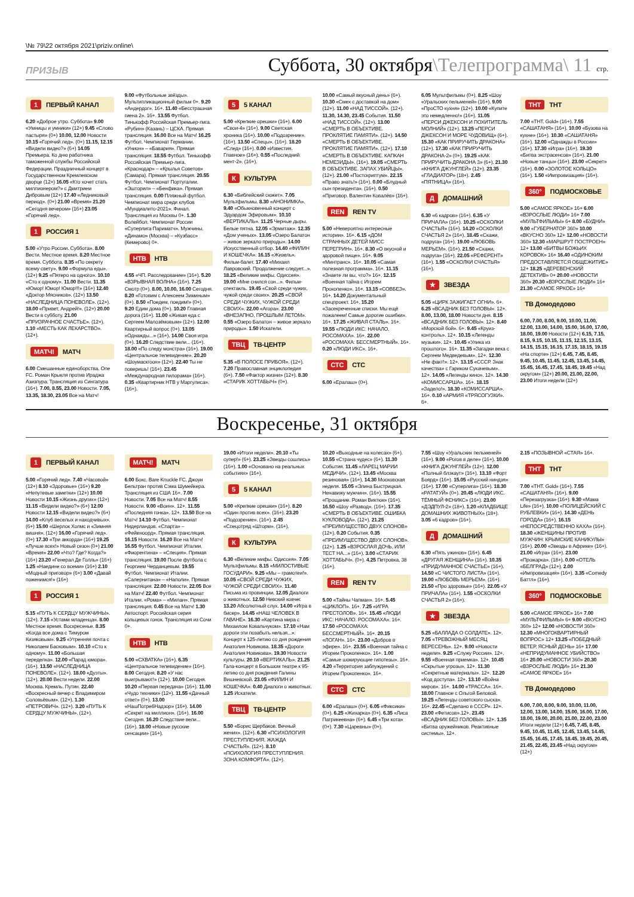\№ 79\22 октября 2021\priziv.online\
ПРИЗЫВ
Суббота, 30 октября\Телепрограмма\ 11 стр.
1 ПЕРВЫЙ КАНАЛ
6.20 «Доброе утро. Суббота» 9.00 «Умницы и умники» (12+) 9.45 «Слово пастыря» (0+) 10.00, 12.00 Новости 10.15 «Горячий лед». (0+) 11.15, 12.15 «Видели видео?» (6+) 14.05 Премьера. Ко дню работника таможенной службы Российской Федерации. Праздничный концерт в Государственном Кремлевском дворце (12+) 16.05 «Кто хочет стать миллионером?» с Дмитрием Дибровым (12+) 17.40 «Ледниковый период». (0+) 21.00 «Время» 21.20 «Сегодня вечером» (16+) 23.05 «Горячий лед».
1 РОССИЯ 1
5.00 «Утро России. Суббота». 8.00 Вести. Местное время. 8.20 Местное время. Суббота. 8.35 «По секрету всему свету». 9.00 «Формула еды». (12+) 9.25 «Пятеро на одного». 10.10 «Сто к одному». 11.00 Вести. 11.35 «Юмор! Юмор! Юмор!!!» (16+) 12.40 «Доктор Мясников». (12+) 13.50 «НАСЛЕДНИЦА ПОНЕВОЛЕ». (12+). 18.00 «Привет, Андрей!». (12+) 20.00 Вести в субботу. 21.00 «ПРИЗРАЧНОЕ СЧАСТЬЕ». (12+). 1.10 «МЕСТЬ КАК ЛЕКАРСТВО». (12+).
МАТЧ! МАТЧ
6.00 Смешанные единоборства. One FC. Роман Крыкля против Ираджа Азизпура. Трансляция из Сингапура (16+). 7.00, 8.55, 23.00 Новости. 7.05, 13.35, 18.30, 23.05 Все на Матч!
9.00 «Футбольные звёзды». Мультипликационный фильм 0+. 9.20 «Андердог». 16+. 11.40 «Бесстрашная гиена 2». 16+. 13.55 Футбол. Тинькофф Российская Премьер-лига. «Рубин» (Казань) – ЦСКА. Прямая трансляция. 16.00 Все на Матч! 16.25 Футбол. Чемпионат Германии. «Унион» – «Бавария». Прямая трансляция. 18.55 Футбол. Тинькофф Российская Премьер-лига. «Краснодар» – «Крылья Советов» (Самара). Прямая трансляция. 20.55 Футбол. Чемпионат Португалии. «Эшторил» – «Бенфика». Прямая трансляция. 0.00 Пляжный футбол. Чемпионат мира среди клубов «Мундиалито-2021». Финал. Трансляция из Москвы 0+. 1.30 Волейбол. Чемпионат России «Суперлига Париматч». Мужчины. «Динамо» (Москва) – «Кузбасс» (Кемерово) 0+.
НТВ НТВ
4.55 «ЧП. Расследование» (16+). 5.20 «ВЗРЫВНАЯ ВОЛНА» (16+). 7.25 Смотр (0+). 8.00, 10.00, 16.00 Сегодня. 8.20 «Готовим с Алексеем Зиминым» (0+). 8.50 «Поедем, поедим!» (0+). 9.20 Едим дома (0+). 10.20 Главная дорога (16+). 11.00 «Живая еда с Сергеем Малозёмовым» (12+). 12.00 Квартирный вопрос (0+). 13.05 «Однажды...» (16+). 14.00 Своя игра (0+). 16.20 Следствие вели... (16+). 18.00 «По следу монстра» (16+). 19.00 «Центральное телевидение». 20.20 «Шоумаскгоон» (12+). 22.40 Ты не поверишь! (16+). 23.45 «Международная пилорама» (16+). 0.35 «Квартирник НТВ у Маргулиса». (16+).
5 5 КАНАЛ
5.00 «Крепкие орешки» (16+). 6.00 «Свои-4» (16+). 9.00 Светская хроника (16+). 10.00 «Подозрение». (16+). 13.50 «Спецы». (16+). 18.20 «След» (16+). 0.00 «Известия. Главное» (16+). 0.55 «Последний мент-2». (16+).
К КУЛЬТУРА
6.30 «Библейский сюжет». 7.05 Мультфильмы. 8.30 «АНОНИМКА». 9.40 «Обыкновенный концерт с Эдуардом Эфировым». 10.10 «ВЕРТИКАЛЬ». 11.25 Черные дыры. Белые пятна. 12.05 «Эрмитаж». 12.35 «Дом ученых». 13.05 «Озеро Балатон – живое зеркало природы». 14.00 Искусственный отбор. 14.40 «ФИЛИН И КОШЕЧКА». 16.15 «Жизель». Фильм-балет. 17.40 «Михаил Лавровский. Продолжение следует...». 18.25 «Великие мифы. Одиссея». 19.00 «Мне снился сон...». Фильм-спектакль. 19.45 «Свой среди чужих, чужой среди своих». 20.25 «СВОЙ СРЕДИ ЧУЖИХ, ЧУЖОЙ СРЕДИ СВОИХ». 22.00 «Агора». 23.00 «ВНЕЗАПНО, ПРОШЛЫМ ЛЕТОМ». 0.55 «Озеро Балатон – живое зеркало природы». 1.50 Искатели.
ТВЦ ТВ-ЦЕНТР
5.35 «В ПОЛОСЕ ПРИБОЯ». (12+). 7.20 Православная энциклопедия (6+). 7.50 «Фактор жизни» (12+). 8.30 «СТАРИК ХОТТАБЫЧ» (0+).
10.00 «Самый вкусный день» (6+). 10.30 «Смех с доставкой на дом» (12+). 11.00 «НАД ТИССОЙ». (12+). 11.30, 14.30, 23.45 События. 11.50 «НАД ТИССОЙ». (12+). 13.00 «СМЕРТЬ В ОБЪЕКТИВЕ. ПРОКЛЯТИЕ ПАМЯТИ». (12+). 14.50 «СМЕРТЬ В ОБЪЕКТИВЕ. ПРОКЛЯТИЕ ПАМЯТИ». (12+). 17.10 «СМЕРТЬ В ОБЪЕКТИВЕ. КАПКАН НЕМЕЗИДЫ». (16+). 19.05 «СМЕРТЬ В ОБЪЕКТИВЕ. ЗАПАХ УБИЙЦЫ». (12+). 21.00 «Постскриптум». 22.15 «Право знать!» (16+). 0.00 «Блудный сын президента». (16+). 0.50 «Приговор. Валентин Ковалёв» (16+).
REN REN TV
5.00 «Невероятно интересные истории». 16+. 6.15 «ДОМ СТРАННЫХ ДЕТЕЙ МИСС ПЕРЕГРИН». 16+. 8.30 «О вкусной и здоровой пище». 16+. 9.05 «Минтранс». 16+. 10.05 «Самая полезная программа». 16+. 11.15 «Знаете ли вы, что?» 16+. 12.15 «Военная тайна с Игорем Прокопенко». 16+. 13.15 «СОВБЕЗ». 16+. 14.20 Документальный спецпроект. 16+. 15.20 «Засекреченные списки. Мы ещё пожалеем! Самые дорогие ошибки». 16+. 17.25 «ЖИВАЯ СТАЛЬ». 16+. 19.55 «ЛЮДИ ИКС: НАЧАЛО. РОСОМАХА». 16+. 22.00 «РОСОМАХА: БЕССМЕРТНЫЙ». 16+. 0.20 «ЛЮДИ ИКС». 16+.
СТС СТС
6.00 «Ералаш» (0+).
6.05 Мультфильмы (0+). 8.25 «Шоу «Уральских пельменей» (16+). 9.00 «ПроСТО кухня» (12+). 10.00 «Купите это немедленно!» (16+). 11.05 «ПЕРСИ ДЖЕКСОН И ПОХИТИТЕЛЬ МОЛНИЙ» (12+). 13.25 «ПЕРСИ ДЖЕКСОН И МОРЕ ЧУДОВИЩ» (6+). 15.30 «КАК ПРИРУЧИТЬ ДРАКОНА» (12+). 17.30 «КАК ПРИРУЧИТЬ ДРАКОНА-2» (0+). 19.25 «КАК ПРИРУЧИТЬ ДРАКОНА 3» (6+). 21.30 «КНИГА ДЖУНГЛЕЙ» (12+). 23.35 «ГЛАДИАТОР» (18+). 2.45 «ПЯТНИЦА» (16+).
Д ДОМАШНИЙ
6.30 «6 кадров» (16+). 6.35 «У ПРИЧАЛА» (16+). 10.25 «ОСКОЛКИ СЧАСТЬЯ» (16+). 14.20 «ОСКОЛКИ СЧАСТЬЯ 2» (16+). 18.45 «Скажи, подруга» (16+). 19.00 «ЛЮБОВЬ МЕРЬЕМ». (16+). 21.50 «Скажи, подруга» (16+). 22.05 «РЕФЕРЕНТ» (16+). 1.55 «ОСКОЛКИ СЧАСТЬЯ» (16+).
★ ЗВЕЗДА
5.05 «ЦИРК ЗАЖИГАЕТ ОГНИ». 6+. 6.25 «ВСАДНИК БЕЗ ГОЛОВЫ». 12+. 8.00, 13.00, 18.00 Новости дня. 8.15 «ВСАДНИК БЕЗ ГОЛОВЫ». 12+. 8.40 «Морской бой». 6+. 9.45 «Круиз-контроль». 12+. 10.15 «Легенды музыки». 12+. 10.45 «Улика из прошлого». 16+. 11.35 «Загадки века с Сергеем Медведевым». 12+. 12.30 «Не факт!». 12+. 13.15 «СССР. Знак качества» с Гариком Сукачевым». 12+. 14.05 «Легенды кино». 12+. 14.30 «КОМИССАРША». 16+. 18.15 «Задело!». 18.30 «КОМИССАРША». 16+. 0.10 «АРМИЯ «ТРЯСОГУЗКИ». 6+.
ТНТ ТНТ
7.00 «ТНТ. Gold» (16+). 7.55 «САШАТАНЯ» (16+). 10.00 «Бузова на кухне» (16+). 10.30 «САШАТАНЯ» (16+). 12.00 «Однажды в России» (16+). 17.30 «Игра» (16+). 19.30 «Битва экстрасенсов» (16+). 21.00 «Новые танцы» (16+). 23.00 «Секрет» (16+). 0.00 «ЗОЛОТОЕ КОЛЬЦО» (16+). 1.50 «Импровизация» (16+).
360° ПОДМОСКОВЬЕ
5.00 «САМОЕ ЯРКОЕ» 16+ 6.00 «ВЗРОСЛЫЕ ЛЮДИ» 16+ 7.00 «МУЛЬТФИЛЬМЫ» 6+ 8.00 «БУДНИ» 9.00 «ГУБЕРНАТОР 360» 10.00 «ВКУСНО 360» 12+ 12.00 «НОВОСТИ 360» 12.30 «МАРШРУТ ПОСТРОЕН» 12+ 13.00 «БИТВЫ БОЖЬИХ КОРОВОК» 16+ 16.40 «ОДИНОКИМ ПРЕДОСТАВЛЯЕТСЯ ОБЩЕЖИТИЕ» 12+ 18.25 «ДЕРЕВЕНСКИЙ ДЕТЕКТИВ» 0+ 20.00 «НОВОСТИ 360» 20.30 «ВЗРОСЛЫЕ ЛЮДИ» 16+ 21.30 «САМОЕ ЯРКОЕ» 16+
ТВ Домодедово
6.00, 7.00, 8.00, 9.00, 10.00, 11.00, 12.00, 13.00, 14.00, 15.00, 16.00, 17.00, 18.00, 19.00 Новости (12+) 6.15, 7.15, 8.15, 9.15, 10.15, 11.15, 12.15, 13.15, 14.15, 15.15, 16.15, 17.15, 18.15, 19.15 «На спорте» (12+) 6.45, 7.45, 8.45, 9.45, 10.45, 11.45, 12.45, 13.45, 14.45, 15.45, 16.45, 17.45, 18.45, 19.45 «Над округом» (12+) 20.00, 21.00, 22.00, 23.00 Итоги недели (12+)
Воскресенье, 31 октября
1 ПЕРВЫЙ КАНАЛ
5.00 «Горячий лед». 7.40 «Часовой» (12+) 8.10 «Здоровье» (16+) 9.20 «Непутевые заметки» (12+) 10.00 Новости 10.15 «Жизнь других» (12+) 11.15 «Видели видео?» (6+) 12.00 Новости 12.15 «Видели видео?» (6+) 14.00 «Клуб веселых и находчивых». (6+) 15.00 «Шерлок Холмс и «Зимняя вишня». (12+) 16.00 «Горячий лед». (0+) 17.30 «Три аккорда» (16+) 19.25 «Лучше всех!» Новый сезон (0+) 21.00 «Время» 22.00 «Что? Где? Когда?» (16+) 23.20 «Генерал Де Голль» (16+) 1.25 «Наедине со всеми» (16+) 2.10 «Модный приговор» (6+) 3.00 «Давай поженимся!» (16+)
1 РОССИЯ 1
5.15 «ПУТЬ К СЕРДЦУ МУЖЧИНЫ». (12+). 7.15 «Устами младенца». 8.00 Местное время. Воскресенье. 8.35 «Когда все дома с Тимуром Кизяковым». 9.25 «Утренняя почта с Николаем Басковым». 10.10 «Сто к одному». 11.00 «Большая переделка». 12.00 «Парад юмора». (16+). 13.50 «НАСЛЕДНИЦА ПОНЕВОЛЕ». (12+). 18.00 «Дуэты». (12+). 20.00 Вести недели. 22.00 Москва. Кремль. Путин. 22.40 «Воскресный вечер с Владимиром Соловьёвым». (12+). 1.30 «ПЕТРОВИЧ». (12+). 3.20 «ПУТЬ К СЕРДЦУ МУЖЧИНЫ». (12+).
МАТЧ! МАТЧ
6.00 Бокс. Bare Knuckle FC. Джоуи Бельтран против Сэма Шумейкера. Трансляция из США 16+. 7.00 Новости. 7.05 Все на Матч! 8.55 Новости. 9.00 «Воин». 12+. 11.55 «Последняя гонка». 12+. 13.50 Все на Матч! 14.10 Футбол. Чемпионат Нидерландов. «Спарта» – «Фейеноорд». Прямая трансляция. 16.15 Новости. 16.20 Все на Матч! 16.55 Футбол. Чемпионат Италии. «Фиорентина» – «Специя». Прямая трансляция. 19.00 После футбола с Георгием Черданцевым. 19.55 Футбол. Чемпионат Италии. «Салернитана» – «Наполи». Прямая трансляция. 22.00 Новости. 22.05 Все на Матч! 22.40 Футбол. Чемпионат Италии. «Рома» – «Милан». Прямая трансляция. 0.45 Все на Матч! 1.30 Автоспорт. Российская серия кольцевых гонок. Трансляция из Сочи 0+.
НТВ НТВ
5.00 «СХВАТКА» (16+). 6.35 «Центральное телевидение» (16+). 8.00 Сегодня. 8.20 «У нас выигрывают!» (12+). 10.00 Сегодня. 10.20 «Первая передача» (16+). 11.00 «Чудо техники» (12+). 11.55 «Дачный ответ» (0+). 13.00 «НашПотребНадзор» (16+). 14.00 «Секрет на миллион». (16+). 16.00 Сегодня. 16.20 Следствие вели... (16+). 18.00 «Новые русские сенсации» (16+).
19.00 «Итоги недели». 20.10 «Ты супер!» (6+). 23.25 «Звезды сошлись» (16+). 1.00 «Основано на реальных событиях» (16+).
5 5 КАНАЛ
5.00 «Крепкие орешки» (16+). 8.20 «Один против всех». (16+). 23.20 «Подозрение». (16+). 2.45 «Спецотряд «Шторм». (16+).
К КУЛЬТУРА
6.30 «Великие мифы. Одиссея». 7.05 Мультфильмы. 8.15 «МИЛОСТИВЫЕ ГОСУДАРИ». 9.25 «Мы – грамотеи!». 10.05 «СВОЙ СРЕДИ ЧУЖИХ, ЧУЖОЙ СРЕДИ СВОИХ». 11.40 Письма из провинции. 12.05 Диалоги о животных. 12.50 Невский ковчег. 13.20 Абсолютный слух. 14.00 «Игра в бисер». 14.45 «НАШ ЧЕЛОВЕК В ГАВАНЕ». 16.30 «Картина мира с Михаилом Ковальчуком». 17.10 «Нам дороги эти позабыть нельзя...». Концерт к 125-летию со дня рождения Анатолия Новикова. 18.35 «Дороги Анатолия Новикова». 19.30 Новости культуры. 20.10 «ВЕРТИКАЛЬ». 21.25 Гала-концерт в Большом театре к 95-летию со дня рождения Галины Вишневской. 23.05 «ФИЛИН И КОШЕЧКА». 0.40 Диалоги о животных. 1.25 Искатели.
ТВЦ ТВ-ЦЕНТР
5.50 «Борис Щербаков. Вечный жених». (12+). 6.30 «ПСИХОЛОГИЯ ПРЕСТУПЛЕНИЯ. ЖАЖДА СЧАСТЬЯ». (12+). 8.10 «ПСИХОЛОГИЯ ПРЕСТУПЛЕНИЯ. ЗОНА КОМФОРТА». (12+).
10.20 «Выходные на колесах» (6+). 10.55 «Страна чудес» (6+). 11.30 События. 11.45 «ЛАРЕЦ МАРИИ МЕДИЧИ». (12+). 13.45 «Москва резиновая» (16+). 14.30 Московская неделя. 15.05 «Элина Быстрицкая. Ненавижу мужчин». (16+). 15.55 «Прощание. Роман Виктюк» (16+). 16.50 «Шоу «Развод». (16+). 17.35 «СМЕРТЬ В ОБЪЕКТИВЕ. ОШИБКА КУКЛОВОДА». (12+). 21.25 «ПРЕИМУЩЕСТВО ДВУХ СЛОНОВ» (12+). 0.20 События. 0.35 «ПРЕИМУЩЕСТВО ДВУХ СЛОНОВ». (12+). 1.25 «ВЗРОСЛАЯ ДОЧЬ, ИЛИ ТЕСТ НА...» (16+). 3.00 «СТАРИК ХОТТАБЫЧ». (0+). 4.25 Петровка, 38 (16+).
REN REN TV
5.00 «Тайны Чапман». 16+. 5.45 «ЦИКЛОП». 16+. 7.25 «ИГРА ПРЕСТОЛОВ». 16+. 15.45 «ЛЮДИ ИКС: НАЧАЛО. РОСОМАХА». 16+. 17.50 «РОСОМАХА: БЕССМЕРТНЫЙ». 16+. 20.15 «ЛОГАН». 16+. 23.00 «Добров в эфире». 16+. 23.55 «Военная тайна с Игорем Прокопенко». 16+. 1.00 «Самые шокирующие гипотезы». 16+. 4.20 «Территория заблуждений с Игорем Прокопенко». 16+.
СТС СТС
6.00 «Ералаш» (0+). 6.05 «Фиксики» (0+). 6.25 «Жихарка» (0+). 6.35 «Лиса Патрикеевна» (6+). 6.45 «Три кота» (0+). 7.30 «Царевны» (0+).
7.55 «Шоу «Уральских пельменей» (16+). 9.00 «Рогов в деле» (16+). 10.00 «КНИГА ДЖУНГЛЕЙ» (12+). 12.00 «Полный блэкаут» (16+). 13.10 «Форт Боярд» (16+). 15.05 «Русский ниндзя» (16+). 17.00 «Суперлига» (16+). 18.30 «РАТАТУЙ» (0+). 20.45 «ЛЮДИ ИКС. ТЁМНЫЙ ФЕНИКС» (16+). 23.00 «ДЭДПУЛ-2» (18+). 1.20 «КЛАДБИЩЕ ДОМАШНИХ ЖИВОТНЫХ» (18+). 3.05 «6 кадров» (16+).
Д ДОМАШНИЙ
6.30 «Пять ужинов» (16+). 6.45 «ДРУГАЯ ЖЕНЩИНА» (16+). 10.35 «ПРИДУМАННОЕ СЧАСТЬЕ» (16+). 14.50 «С ЧИСТОГО ЛИСТА» (16+). 19.00 «ЛЮБОВЬ МЕРЬЕМ». (16+). 21.50 «Про здоровье» (16+). 22.05 «У ПРИЧАЛА» (16+). 1.55 «ОСКОЛКИ СЧАСТЬЯ 2» (16+).
★ ЗВЕЗДА
5.25 «БАЛЛАДА О СОЛДАТЕ». 12+. 7.05 «ТРЕВОЖНЫЙ МЕСЯЦ ВЕРЕСЕНЬ». 12+. 9.00 «Новости недели». 9.25 «Служу России». 12+. 9.55 «Военная приемка». 12+. 10.45 «Скрытые угрозы». 12+. 11.30 «Секретные материалы». 12+. 12.20 «Код доступа». 12+. 13.10 «Война миров». 16+. 14.00 «ТРАССА». 16+. 18.00 Главное с Ольгой Беловой. 19.25 «Легенды советского сыска». 16+. 22.45 «Сделано в СССР». 12+. 23.00 «Фетисов».12+. 23.45 «ВСАДНИК БЕЗ ГОЛОВЫ». 12+. 1.35 «Битва оружейников. Реактивные системы». 12+.
2.15 «ПОЗЫВНОЙ «СТАЯ» 16+.
ТНТ ТНТ
7.00 «ТНТ. Gold» (16+). 7.55 «САШАТАНЯ» (16+). 9.00 «Перезагрузка» (16+). 9.30 «Мама Life» (16+). 10.00 «ПОЛИЦЕЙСКИЙ С РУБЛЕВКИ» (16+). 14.30 «ДЕНЬ ГОРОДА» (16+). 16.15 «НЕПОСРЕДСТВЕННО КАХА» (16+). 18.30 «ЖЕНЩИНЫ ПРОТИВ МУЖЧИН: КРЫМСКИЕ КАНИКУЛЫ» (16+). 20.00 «Звезды в Африке» (16+). 21.00 «Игра» (16+). 23.00 «Прожарка». (18+). 0.00 «ОТЕЛЬ «БЕЛГРАД» (12+). 2.00 «Импровизация» (16+). 3.35 «Comedy Баттл» (16+).
360° ПОДМОСКОВЬЕ
5.00 «САМОЕ ЯРКОЕ» 16+ 7.00 «МУЛЬТФИЛЬМЫ» 6+ 9.00 «ВКУСНО 360» 12+ 12.00 «НОВОСТИ 360» 12.30 «МНОГОКВАРТИРНЫЙ ВОПРОС» 12+ 13.25 «ПОБЕДНЫЙ ВЕТЕР, ЯСНЫЙ ДЕНЬ» 16+ 17.00 «НЕПРИДУМАННОЕ УБИЙСТВО» 16+ 20.00 «НОВОСТИ 360» 20.30 «ВЗРОСЛЫЕ ЛЮДИ» 16+ 21.30 «САМОЕ ЯРКОЕ» 16+
ТВ Домодедово
6.00, 7.00, 8.00, 9.00, 10.00, 11.00, 12.00, 13.00, 14.00, 15.00, 16.00, 17.00, 18.00, 19.00, 20.00, 21.00, 22.00, 23.00 Итоги недели (12+) 6.45, 7.45, 8.45, 9.45, 10.45, 11.45, 12.45, 13.45, 14.45, 15.45, 16.45, 17.45, 18.45, 19.45, 20.45, 21.45, 22.45, 23.45 «Над округом» (12+)